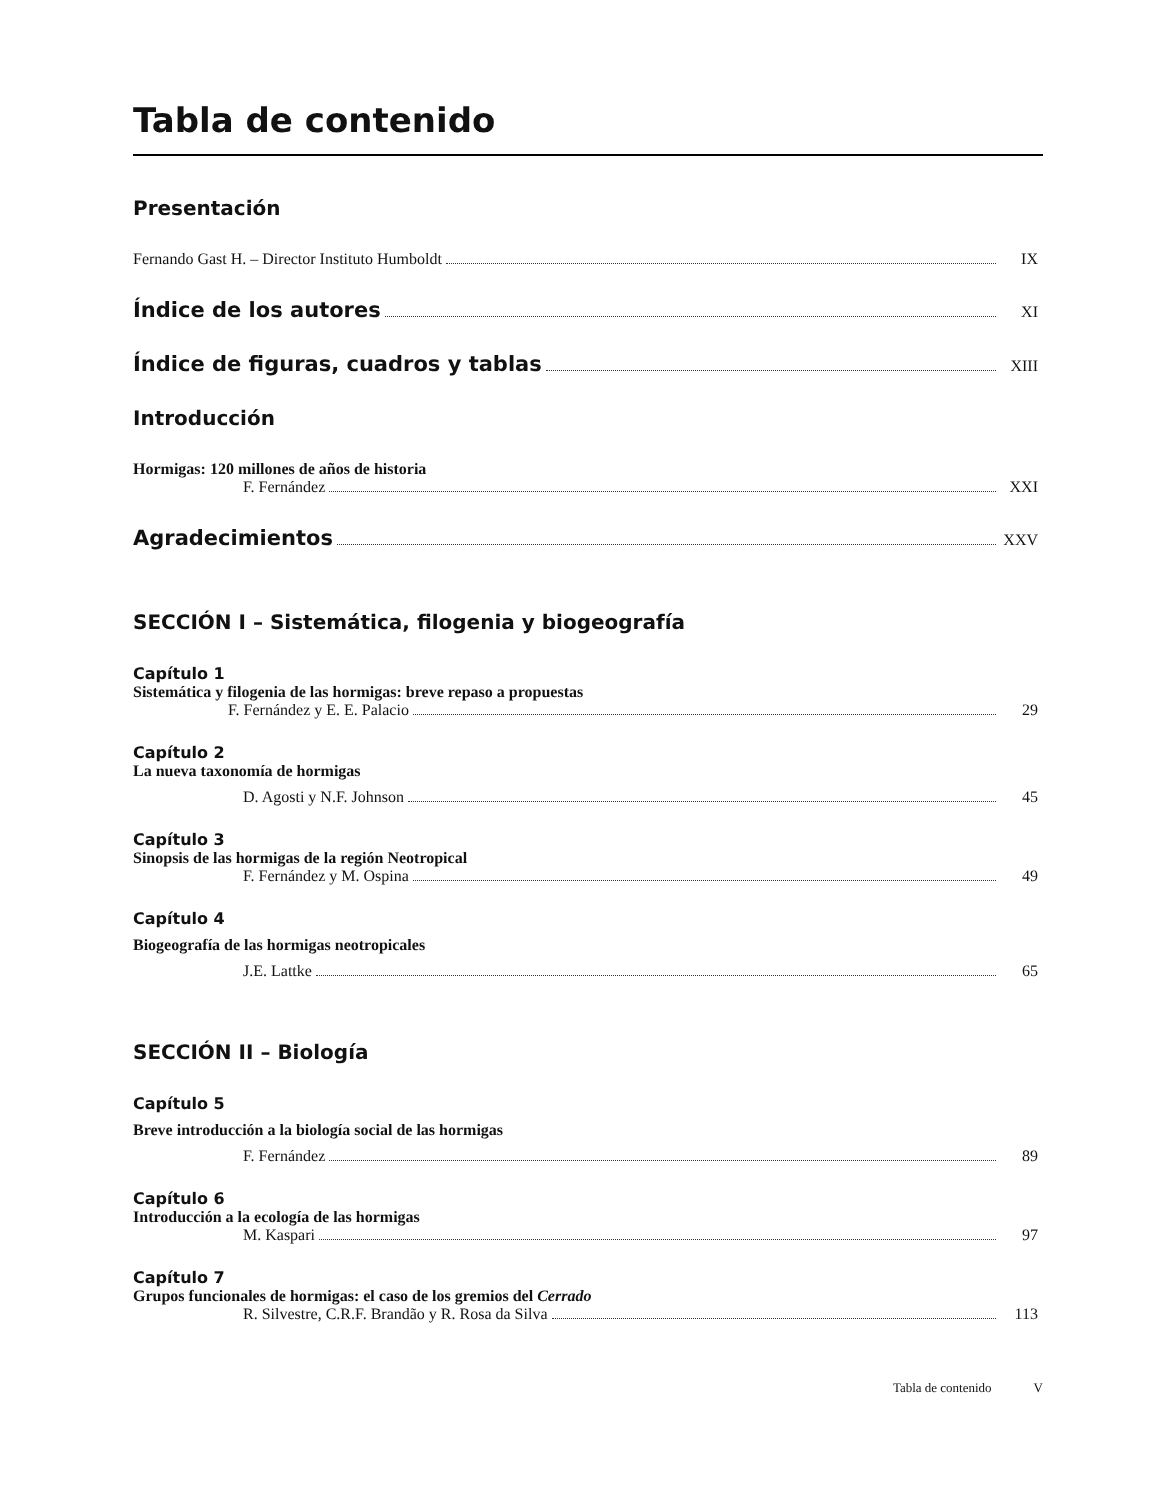Tabla de contenido
Presentación
Fernando Gast H. – Director Instituto Humboldt IX
Índice de los autores XI
Índice de figuras, cuadros y tablas XIII
Introducción
Hormigas: 120 millones de años de historia
F. Fernández XXI
Agradecimientos XXV
SECCIÓN I – Sistemática, filogenia y biogeografía
Capítulo 1
Sistemática y filogenia de las hormigas: breve repaso a propuestas
F. Fernández y E. E. Palacio 29
Capítulo 2
La nueva taxonomía de hormigas
D. Agosti y N.F. Johnson 45
Capítulo 3
Sinopsis de las hormigas de la región Neotropical
F. Fernández y M. Ospina 49
Capítulo 4
Biogeografía de las hormigas neotropicales
J.E. Lattke 65
SECCIÓN II – Biología
Capítulo 5
Breve introducción a la biología social de las hormigas
F. Fernández 89
Capítulo 6
Introducción a la ecología de las hormigas
M. Kaspari 97
Capítulo 7
Grupos funcionales de hormigas: el caso de los gremios del Cerrado
R. Silvestre, C.R.F. Brandão y R. Rosa da Silva 113
Tabla de contenido V